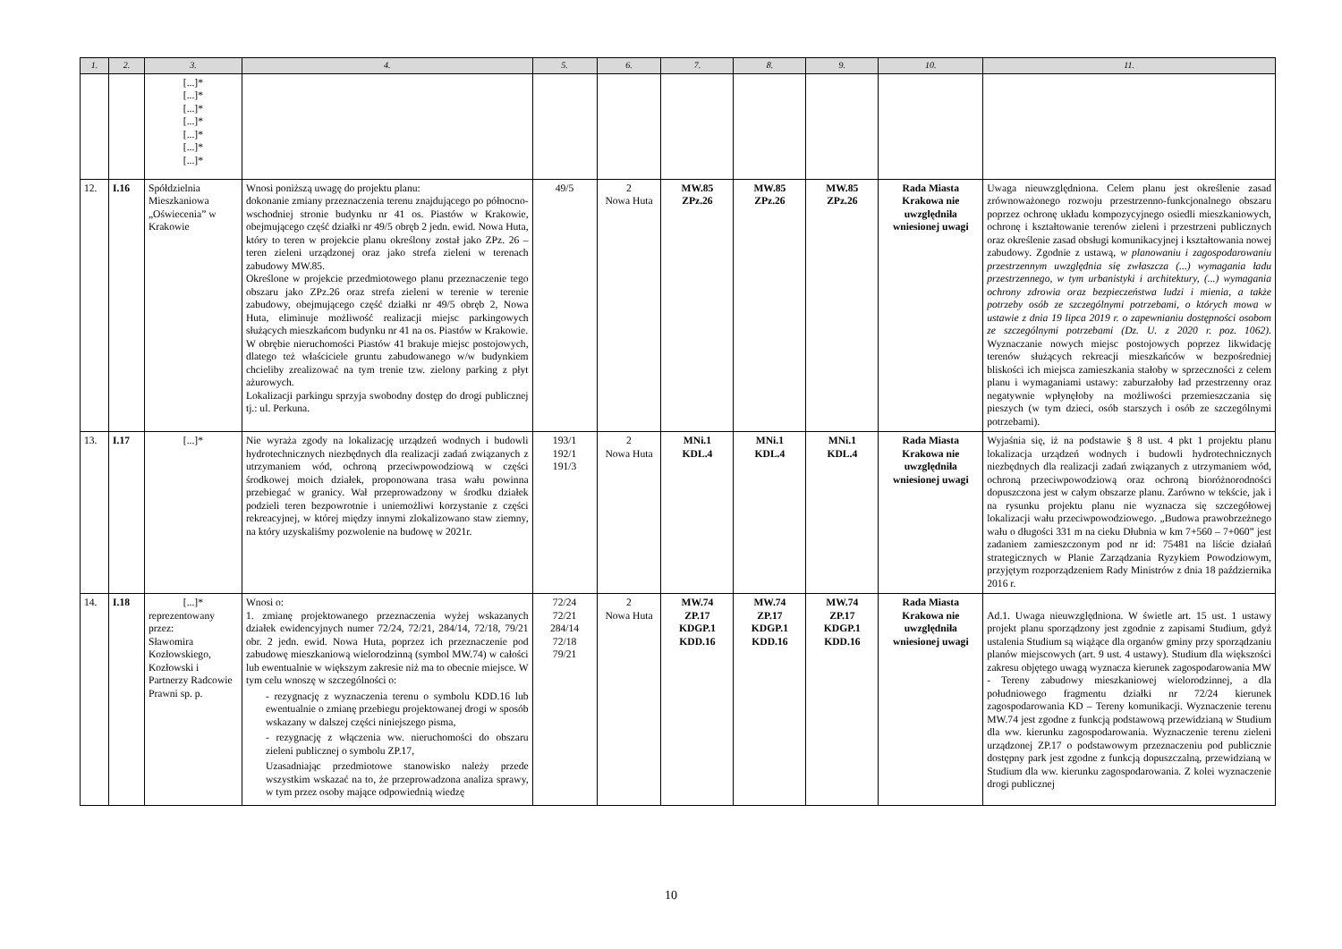| 1. | 2. | 3. | 4. | 5. | 6. | 7. | 8. | 9. | 10. | 11. |
| --- | --- | --- | --- | --- | --- | --- | --- | --- | --- | --- |
| | | [...]* [...]* [...]* [...]* [...]* [...]* [...]* | | | | | | | | |
| 12. | I.16 | Spółdzielnia Mieszkaniowa „Oświecenia” w Krakowie | Wnosi poniższą uwagę do projektu planu: dokonanie zmiany przeznaczenia terenu znajdującego po północno-wschodniej stronie budynku nr 41 os. Piastów w Krakowie, obejmującego część działki nr 49/5 obręb 2 jedn. ewid. Nowa Huta, który to teren w projekcie planu określony został jako ZPz. 26 – teren zieleni urządzonej oraz jako strefa zieleni w terenach zabudowy MW.85. Określone w projekcie przedmiotowego planu przeznaczenie tego obszaru jako ZPz.26 oraz strefa zieleni w terenie w terenie zabudowy, obejmującego część działki nr 49/5 obręb 2, Nowa Huta, eliminuje możliwość realizacji miejsc parkingowych służących mieszkańcom budynku nr 41 na os. Piastów w Krakowie. W obrębie nieruchomości Piastów 41 brakuje miejsc postojowych, dlatego też właściciele gruntu zabudowanego w/w budynkiem chcieliby zrealizować na tym trenie tzw. zielony parking z płyt ażurowych. Lokalizacji parkingu sprzyja swobodny dostęp do drogi publicznej tj.: ul. Perkuna. | 49/5 | 2 Nowa Huta | MW.85 ZPz.26 | MW.85 ZPz.26 | MW.85 ZPz.26 | Rada Miasta Krakowa nie uwzględniła wniesionej uwagi | Uwaga nieuwzględniona. Celem planu jest określenie zasad zrównoważonego rozwoju przestrzenno-funkcjonalnego obszaru poprzez ochronę układu kompozycyjnego osiedli mieszkaniowych, ochronę i kształtowanie terenów zieleni i przestrzeni publicznych oraz określenie zasad obsługi komunikacyjnej i kształtowania nowej zabudowy. Zgodnie z ustawą, w planowaniu i zagospodarowaniu przestrzennym uwzględnia się zwłaszcza (...) wymagania ładu przestrzennego, w tym urbanistyki i architektury, (...) wymagania ochrony zdrowia oraz bezpieczeństwa ludzi i mienia, a także potrzeby osób ze szczególnymi potrzebami, o których mowa w ustawie z dnia 19 lipca 2019 r. o zapewnianiu dostępności osobom ze szczególnymi potrzebami (Dz. U. z 2020 r. poz. 1062) . Wyznaczanie nowych miejsc postojowych poprzez likwidację terenów służących rekreacji mieszkańców w bezpośredniej bliskości ich miejsca zamieszkania stałoby w sprzeczności z celem planu i wymaganiami ustawy: zaburzałoby ład przestrzenny oraz negatywnie wpłynęłoby na możliwości przemieszczania się pieszych (w tym dzieci, osób starszych i osób ze szczególnymi potrzebami). |
| 13. | I.17 | [...]* | Nie wyraża zgody na lokalizację urządzeń wodnych i budowli hydrotechnicznych niezbędnych dla realizacji zadań związanych z utrzymaniem wód, ochroną przeciwpowodziową w części środkowej moich działek, proponowana trasa wału powinna przebiegać w granicy. Wał przeprowadzony w środku działek podzieli teren bezpowrotnie i uniemożliwi korzystanie z części rekreacyjnej, w której między innymi zlokalizowano staw ziemny, na który uzyskaliśmy pozwolenie na budowę w 2021r. | 193/1 192/1 191/3 | 2 Nowa Huta | MNi.1 KDL.4 | MNi.1 KDL.4 | MNi.1 KDL.4 | Rada Miasta Krakowa nie uwzględniła wniesionej uwagi | Wyjaśnia się, iż na podstawie § 8 ust. 4 pkt 1 projektu planu lokalizacja urządzeń wodnych i budowli hydrotechnicznych niezbędnych dla realizacji zadań związanych z utrzymaniem wód, ochroną przeciwpowodziową oraz ochroną bioróżnorodności dopuszczona jest w całym obszarze planu. Zarówno w tekście, jak i na rysunku projektu planu nie wyznacza się szczegółowej lokalizacji wału przeciwpowodziowego. „Budowa prawobrzeżnego wału o długości 331 m na cieku Dłubnia w km 7+560 – 7+060” jest zadaniem zamieszczonym pod nr id: 75481 na liście działań strategicznych w Planie Zarządzania Ryzykiem Powodziowym, przyjętym rozporządzeniem Rady Ministrów z dnia 18 października 2016 r. |
| 14. | I.18 | [...]* reprezentowany przez: Sławomira Kozłowskiego, Kozłowski i Partnerzy Radcowie Prawni sp. p. | Wnosi o: 1. zmianę projektowanego przeznaczenia wyżej wskazanych działek ewidencyjnych numer 72/24, 72/21, 284/14, 72/18, 79/21 obr. 2 jedn. ewid. Nowa Huta, poprzez ich przeznaczenie pod zabudowę mieszkaniową wielorodzinną (symbol MW.74) w całości lub ewentualnie w większym zakresie niż ma to obecnie miejsce. W tym celu wnoszę w szczególności o: - rezygnację z wyznaczenia terenu o symbolu KDD.16 lub ewentualnie o zmianę przebiegu projektowanej drogi w sposób wskazany w dalszej części niniejszego pisma, - rezygnację z włączenia ww. nieruchomości do obszaru zieleni publicznej o symbolu ZP.17, Uzasadniając przedmiotowe stanowisko należy przede wszystkim wskazać na to, że przeprowadzona analiza sprawy, w tym przez osoby mające odpowiednią wiedzę | 72/24 72/21 284/14 72/18 79/21 | 2 Nowa Huta | MW.74 ZP.17 KDGP.1 KDD.16 | MW.74 ZP.17 KDGP.1 KDD.16 | MW.74 ZP.17 KDGP.1 KDD.16 | Rada Miasta Krakowa nie uwzględniła wniesionej uwagi | Ad.1. Uwaga nieuwzględniona. W świetle art. 15 ust. 1 ustawy projekt planu sporządzony jest zgodnie z zapisami Studium, gdyż ustalenia Studium są wiążące dla organów gminy przy sporządzaniu planów miejscowych (art. 9 ust. 4 ustawy). Studium dla większości zakresu objętego uwagą wyznacza kierunek zagospodarowania MW - Tereny zabudowy mieszkaniowej wielorodzinnej, a dla południowego fragmentu działki nr 72/24 kierunek zagospodarowania KD – Tereny komunikacji. Wyznaczenie terenu MW.74 jest zgodne z funkcją podstawową przewidzianą w Studium dla ww. kierunku zagospodarowania. Wyznaczenie terenu zieleni urządzonej ZP.17 o podstawowym przeznaczeniu pod publicznie dostępny park jest zgodne z funkcją dopuszczalną, przewidzianą w Studium dla ww. kierunku zagospodarowania. Z kolei wyznaczenie drogi publicznej |
10